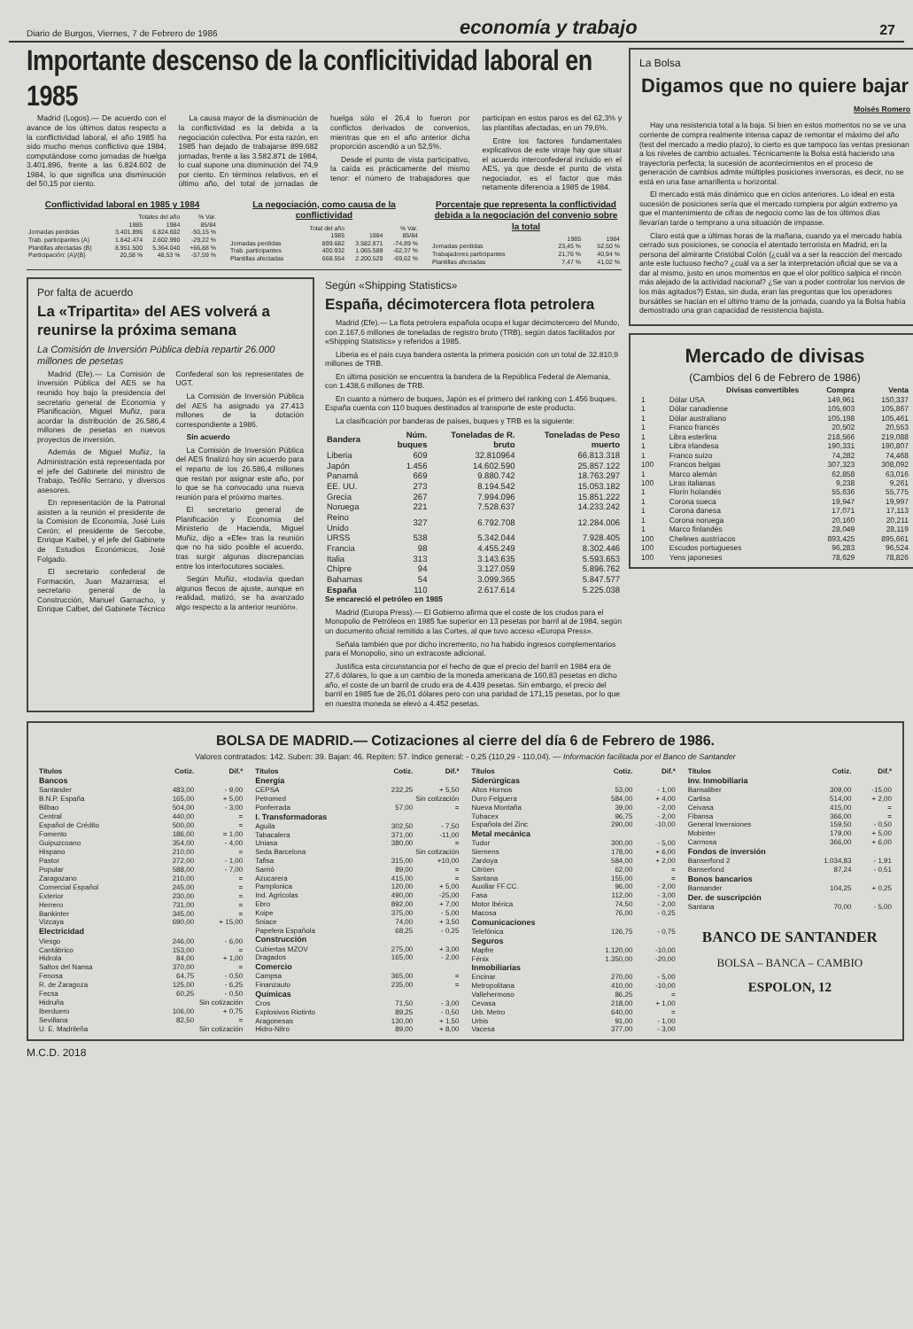Diario de Burgos, Viernes, 7 de Febrero de 1986 economía y trabajo 27
Importante descenso de la conflicitividad laboral en 1985
Madrid (Logos).— De acuerdo con el avance de los últimos datos respecto a la conflictividad laboral, el año 1985 ha sido mucho menos conflictivo que 1984, computándose como jornadas de huelga 3.401.896, frente a las 6.824.602 de 1984, lo que significa una disminución del 50,15 por ciento.
La causa mayor de la disminución de la conflictividad es la debida a la negociación colectiva. Por esta razón, en 1985 han dejado de trabajarse 899.682 jornadas, frente a las 3.582.871 de 1984, lo cual supone una disminución del 74,9 por ciento. En términos relativos, en el último año, del total de jornadas de huelga sólo el 26,4 lo fueron por conflictos derivados de convenios, mientras que en el año anterior dicha proporción ascendió a un 52,5%.
Desde el punto de vista participativo, la caída es prácticamente del mismo tenor: el número de trabajadores que participan en estos paros es del 62,3% y las plantillas afectadas, en un 79,6%.
Entre los factores fundamentales explicativos de este viraje hay que situar el acuerdo interconfederal incluido en el AES, ya que desde el punto de vista negociador, es el factor que más netamente diferencia a 1985 de 1984.
Conflictividad laboral en 1985 y 1984
| | Totales del año | | % Var. |
| --- | --- | --- | --- |
| | 1985 | 1984 | 85/84 |
| Jornadas perdidas | 3.401.896 | 6.824.602 | -50,15 % |
| Trab. participantes (A) | 1.842.474 | 2.602.990 | -29,22 % |
| Plantillas afectadas (B) | 8.951.500 | 5.364.040 | +66,88 % |
| Participación: (A)/(B) | 20,58 % | 48,53 % | -57,59 % |
La negociación, como causa de la conflictividad
| | Total del año | | % Var. |
| --- | --- | --- | --- |
| | 1985 | 1984 | 85/84 |
| Jornadas perdidas | 899.682 | 3.582.871 | -74,89 % |
| Trab. participantes | 400.932 | 1.065.589 | -62,37 % |
| Plantillas afectadas | 668.554 | 2.200.529 | -69,62 % |
Porcentaje que representa la conflictividad debida a la negociación del convenio sobre la total
| | 1985 | 1984 |
| --- | --- | --- |
| Jornadas perdidas | 23,45 % | 52,50 % |
| Trabajadores participantes | 21,76 % | 40,94 % |
| Plantillas afectadas | 7,47 % | 41,02 % |
Por falta de acuerdo
La «Tripartita» del AES volverá a reunirse la próxima semana
La Comisión de Inversión Pública debía repartir 26.000 millones de pesetas
Madrid (Efe).— La Comisión de Inversión Pública del AES se ha reunido hoy bajo la presidencia del secretario general de Economía y Planificación, Miguel Muñiz, para acordar la distribución de 26.586,4 millones de pesetas en nuevos proyectos de inversión.
Además de Miguel Muñiz, la Administración está representada por el jefe del Gabinete del ministro de Trabajo, Teófilo Serrano, y diversos asesores.
En representación de la Patronal asisten a la reunión el presidente de la Comision de Economía, José Luis Cerón; el presidente de Sercobe, Enrique Kaibel, y el jefe del Gabinete de Estudios Económicos, José Folgado.
El secretario confederal de Formación, Juan Mazarrasa; el secretario general de la Construcción, Manuel Garnacho, y Enrique Calbet, del Gabinete Técnico Confederal son los representates de UGT.
La Comisión de Inversión Pública del AES ha asignado ya 27.413 millones de la dotación correspondiente a 1986.
Sin acuerdo
La Comisión de Inversión Pública del AES finalizó hoy sin acuerdo para el reparto de los 26.586,4 millones que restan por asignar este año, por lo que se ha convocado una nueva reunión para el próximo martes.
El secretario general de Planificación y Economía del Ministerio de Hacienda, Miguel Muñiz, dijo a «Efe» tras la reunión que no ha sido posible el acuerdo, tras surgir algunas discrepancias entre los interlocutores sociales.
Según Muñiz, «todavía quedan algunos flecos de ajuste, aunque en realidad, matizó, se ha avanzado algo respecto a la anterior reunión».
Según «Shipping Statistics»
España, décimotercera flota petrolera
Madrid (Efe).— La flota petrolera española ocupa el lugar décimotercero del Mundo, con 2.167,6 millones de toneladas de registro bruto (TRB), según datos facilitados por «Shipping Statistics» y referidos a 1985.
Liberia es el país cuya bandera ostenta la primera posición con un total de 32.810,9 millones de TRB.
En última posición se encuentra la bandera de la República Federal de Alemania, con 1.438,6 millones de TRB.
En cuanto a número de buques, Japón es el primero del ranking con 1.456 buques. España cuenta con 110 buques destinados al transporte de este producto.
La clasificación por banderas de países, buques y TRB es la siguiente:
| Bandera | Núm. buques | Toneladas de R. bruto | Toneladas de Peso muerto |
| --- | --- | --- | --- |
| Liberia | 609 | 32.810964 | 66.813.318 |
| Japón | 1.456 | 14.602.590 | 25.857.122 |
| Panamá | 669 | 9.880.742 | 18.763.297 |
| EE. UU. | 273 | 8.194.542 | 15.053.182 |
| Grecia | 267 | 7.994.096 | 15.851.222 |
| Noruega | 221 | 7.528.637 | 14.233.242 |
| Reino Unido | 327 | 6.792.708 | 12.284.006 |
| URSS | 538 | 5.342.044 | 7.928.405 |
| Francia | 98 | 4.455.249 | 8.302.446 |
| Italia | 313 | 3.143.635 | 5.593.653 |
| Chipre | 94 | 3.127.059 | 5.896.762 |
| Bahamas | 54 | 3.099.365 | 5.847.577 |
| España | 110 | 2.617.614 | 5.225.038 |
Se encareció el petróleo en 1985
Madrid (Europa Press).— El Gobierno afirma que el coste de los crudos para el Monopolio de Petróleos en 1985 fue superior en 13 pesetas por barril al de 1984, según un documento oficial remitido a las Cortes, al que tuvo acceso «Europa Press».
Señala también que por dicho incremento, no ha habido ingresos complementarios para el Monopolio, sino un extracoste adicional.
Justifica esta circunstancia por el hecho de que el precio del barril en 1984 era de 27,6 dólares, lo que a un cambio de la moneda americana de 160,83 pesetas en dicho año, el coste de un barril de crudo era de 4.439 pesetas. Sin embargo, el precio del barril en 1985 fue de 26,01 dólares pero con una paridad de 171,15 pesetas, por lo que en nuestra moneda se elevó a 4.452 pesetas.
La Bolsa
Digamos que no quiere bajar
Moisés Romero
Hay una resistencia total a la baja. Si bien en estos momentos no se ve una corriente de compra realmente intensa capaz de remontar el máximo del año (test del mercado a medio plazo), lo cierto es que tampoco las ventas presionan a los niveles de cambio actuales. Técnicamente la Bolsa está haciendo una trayectoria perfecta; la sucesión de acontecimientos en el proceso de generación de cambios admite múltiples posiciones inversoras, es decir, no se está en una fase amarillenta u horizontal.
El mercado está más dinámico que en ciclos anteriores. Lo ideal en esta sucesión de posiciones sería que el mercado rompiera por algún extremo ya que el mantenimiento de cifras de negocio como las de los últimos días llevarían tarde o temprano a una situación de impasse.
Claro está que a últimas horas de la mañana, cuando ya el mercado había cerrado sus posiciones, se conocía el atentado terrorista en Madrid, en la persona del almirante Cristóbal Colón (¿cuál va a ser la reacción del mercado ante este luctuoso hecho? ¿cuál va a ser la interpretación oficial que se va a dar al mismo, justo en unos momentos en que el olor político salpica el rincón más alejado de la actividad nacional? ¿Se van a poder controlar los nervios de los más agitados?) Estas, sin duda, eran las preguntas que los operadores bursátiles se hacían en el último tramo de la jornada, cuando ya la Bolsa había demostrado una gran capacidad de resistencia bajista.
Mercado de divisas
(Cambios del 6 de Febrero de 1986)
| | Divisas convertibles | Compra | Venta |
| --- | --- | --- | --- |
| 1 | Dólar USA | 149,961 | 150,337 |
| 1 | Dólar canadiense | 105,603 | 105,867 |
| 1 | Dólar australiano | 105,198 | 105,461 |
| 1 | Franco francés | 20,502 | 20,553 |
| 1 | Libra esterlina | 218,566 | 219,088 |
| 1 | Libra irlandesa | 190,331 | 190,807 |
| 1 | Franco suizo | 74,282 | 74,468 |
| 100 | Francos belgas | 307,323 | 308,092 |
| 1 | Marco alemán | 62,858 | 63,016 |
| 100 | Liras italianas | 9,238 | 9,261 |
| 1 | Florín holandés | 55,636 | 55,775 |
| 1 | Corona sueca | 19,947 | 19,997 |
| 1 | Corona danesa | 17,071 | 17,113 |
| 1 | Corona noruega | 20,160 | 20,211 |
| 1 | Marco finlandés | 28,049 | 28,119 |
| 100 | Chelines austríacos | 893,425 | 895,661 |
| 100 | Escudos portugueses | 96,283 | 96,524 |
| 100 | Yens japoneses | 78,629 | 78,826 |
BOLSA DE MADRID.— Cotizaciones al cierre del día 6 de Febrero de 1986.
Valores contratados: 142. Suben: 39. Bajan: 46. Repiten: 57. Indice general: - 0,25 (110,29 - 110,04). — Información facilitada por el Banco de Santander
| Títulos | Cotiz. | Dif.ª |
| --- | --- | --- |
| Bancos | | |
| Santander | 483,00 | - 9,00 |
| B.N.P. España | 165,00 | + 5,00 |
| Bilbao | 504,00 | - 3,00 |
| Central | 440,00 | = |
| Español de Crédito | 500,00 | = |
| Fomento | 186,00 | = 1,00 |
| Guipuzcoano | 354,00 | - 4,00 |
| Hispano | 210,00 | = |
| Pastor | 272,00 | - 1,00 |
| Popular | 588,00 | - 7,00 |
| Zaragozano | 210,00 | = |
| Comercial Español | 245,00 | = |
| Exterior | 230,00 | = |
| Herrero | 731,00 | = |
| Bankinter | 345,00 | = |
| Vizcaya | 690,00 | + 15,00 |
| Electricidad | | |
| Viesgo | 246,00 | - 6,00 |
| Cantábrico | 153,00 | = |
| Hidrola | 84,00 | + 1,00 |
| Saltos del Nansa | 370,00 | = |
| Fenosa | 64,75 | - 0,50 |
| R. de Zaragoza | 125,00 | - 6,25 |
| Fecsa | 60,25 | - 0,50 |
| Hidruña | Sin cotización | |
| Iberduero | 106,00 | + 0,75 |
| Sevillana | 82,50 | = |
| U. E. Madrileña | Sin cotización | |
| Títulos | Cotiz. | Dif.ª |
| --- | --- | --- |
| Energía | | |
| CEPSA | 232,25 | + 5,50 |
| Petromed | Sin cotización | |
| Ponferrada | 57,00 | = |
| I. Transformadoras | | |
| Aguila | 302,50 | - 7,50 |
| Tabacalera | 371,00 | -11,00 |
| Uniasa | 380,00 | = |
| Seda Barcelona | Sin cotización | |
| Tafisa | 315,00 | +10,00 |
| Sarrió | 89,00 | = |
| Azucarera | 415,00 | = |
| Pamplonica | 120,00 | + 5,00 |
| Ind. Agrícolas | 490,00 | -25,00 |
| Ebro | 892,00 | + 7,00 |
| Koipe | 375,00 | - 5,00 |
| Sniace | 74,00 | + 3,50 |
| Papelera Española | 68,25 | - 0,25 |
| Construcción | | |
| Cubiertas MZOV | 275,00 | + 3,00 |
| Dragados | 165,00 | - 2,00 |
| Comercio | | |
| Campsa | 365,00 | = |
| Finanzauto | 235,00 | = |
| Químicas | | |
| Cros | 71,50 | - 3,00 |
| Explosivos Riotinto | 89,25 | - 0,50 |
| Aragonesas | 130,00 | + 1,50 |
| Hidro-Nitro | 89,00 | + 8,00 |
| Títulos | Cotiz. | Dif.ª |
| --- | --- | --- |
| Siderúrgicas | | |
| Altos Hornos | 53,00 | - 1,00 |
| Duro Felguera | 584,00 | + 4,00 |
| Nueva Montaña | 39,00 | - 2,00 |
| Tubacex | 96,75 | - 2,00 |
| Española del Zinc | 290,00 | -10,00 |
| Metal mecánica | | |
| Tudor | 300,00 | - 5,00 |
| Siemens | 178,00 | + 6,00 |
| Zardoya | 584,00 | + 2,00 |
| Citröen | 62,00 | = |
| Santana | 155,00 | = |
| Auxiliar FF.CC. | 96,00 | - 2,00 |
| Fasa | 112,00 | - 3,00 |
| Motor Ibérica | 74,50 | - 2,00 |
| Macosa | 76,00 | - 0,25 |
| Comunicaciones | | |
| Telefónica | 126,75 | - 0,75 |
| Seguros | | |
| Mapfre | 1.120,00 | -10,00 |
| Fénix | 1.350,00 | -20,00 |
| Inmobiliarias | | |
| Encinar | 270,00 | - 5,00 |
| Metropolitana | 410,00 | -10,00 |
| Vallehermoso | 86,25 | = |
| Cevasa | 218,00 | + 1,00 |
| Urb. Metro | 640,00 | = |
| Urbis | 91,00 | - 1,00 |
| Vacesa | 377,00 | - 3,00 |
| Títulos | Cotiz. | Dif.ª |
| --- | --- | --- |
| Inv. Inmobiliaria | | |
| Bansaliber | 309,00 | -15,00 |
| Cartisa | 514,00 | + 2,00 |
| Ceivasa | 415,00 | = |
| Fibansa | 366,00 | = |
| General Inversiones | 159,50 | - 0,50 |
| Mobinter | 179,00 | + 5,00 |
| Carmosa | 366,00 | + 6,00 |
| Fondos de inversión | | |
| Banserfond 2 | 1.034,83 | - 1,91 |
| Banserfond | 87,24 | - 0,51 |
| Bonos bancarios | | |
| Bansander | 104,25 | + 0,25 |
| Der. de suscripción | | |
| Santana | 70,00 | - 5,00 |
BANCO DE SANTANDER
BOLSA – BANCA – CAMBIO
ESPOLON, 12
M.C.D. 2018